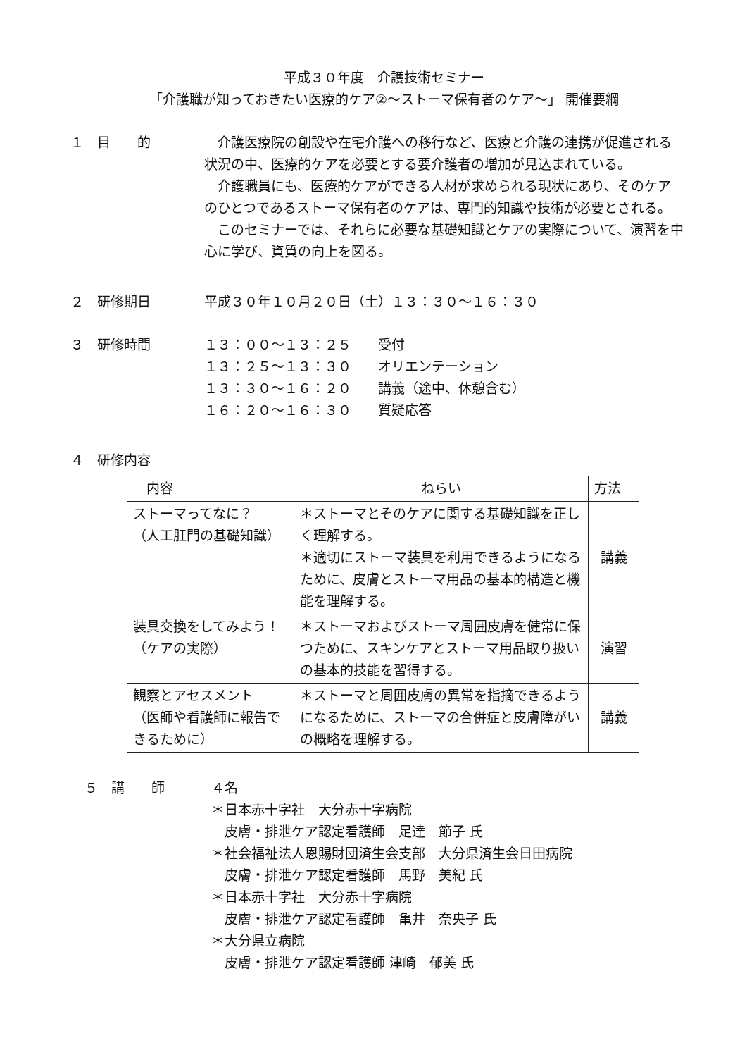平成３０年度　介護技術セミナー
「介護職が知っておきたい医療的ケア②～ストーマ保有者のケア～」 開催要綱
１　目　　的 介護医療院の創設や在宅介護への移行など、医療と介護の連携が促進される状況の中、医療的ケアを必要とする要介護者の増加が見込まれている。
介護職員にも、医療的ケアができる人材が求められる現状にあり、そのケアのひとつであるストーマ保有者のケアは、専門的知識や技術が必要とされる。
このセミナーでは、それらに必要な基礎知識とケアの実際について、演習を中心に学び、資質の向上を図る。
２　研修期日 平成３０年１０月２０日（土）１３：３０～１６：３０
３　研修時間 １３：００～１３：２５　　受付
１３：２５～１３：３０　　オリエンテーション
１３：３０～１６：２０　　講義（途中、休憩含む）
１６：２０～１６：３０　　質疑応答
４　研修内容
| 内容 | ねらい | 方法 |
| --- | --- | --- |
| ストーマってなに？ （人工肛門の基礎知識） | ＊ストーマとそのケアに関する基礎知識を正しく理解する。 ＊適切にストーマ装具を利用できるようになるために、皮膚とストーマ用品の基本的構造と機能を理解する。 | 講義 |
| 装具交換をしてみよう！ （ケアの実際） | ＊ストーマおよびストーマ周囲皮膚を健常に保つために、スキンケアとストーマ用品取り扱いの基本的技能を習得する。 | 演習 |
| 観察とアセスメント （医師や看護師に報告できるために） | ＊ストーマと周囲皮膚の異常を指摘できるようになるために、ストーマの合併症と皮膚障がいの概略を理解する。 | 講義 |
５　講　　師 ４名
＊日本赤十字社　大分赤十字病院
　皮膚・排泄ケア認定看護師　足達　節子 氏
＊社会福祉法人恩賜財団済生会支部　大分県済生会日田病院
　皮膚・排泄ケア認定看護師　馬野　美紀 氏
＊日本赤十字社　大分赤十字病院
　皮膚・排泄ケア認定看護師　亀井　奈央子 氏
＊大分県立病院
　皮膚・排泄ケア認定看護師 津崎　郁美 氏